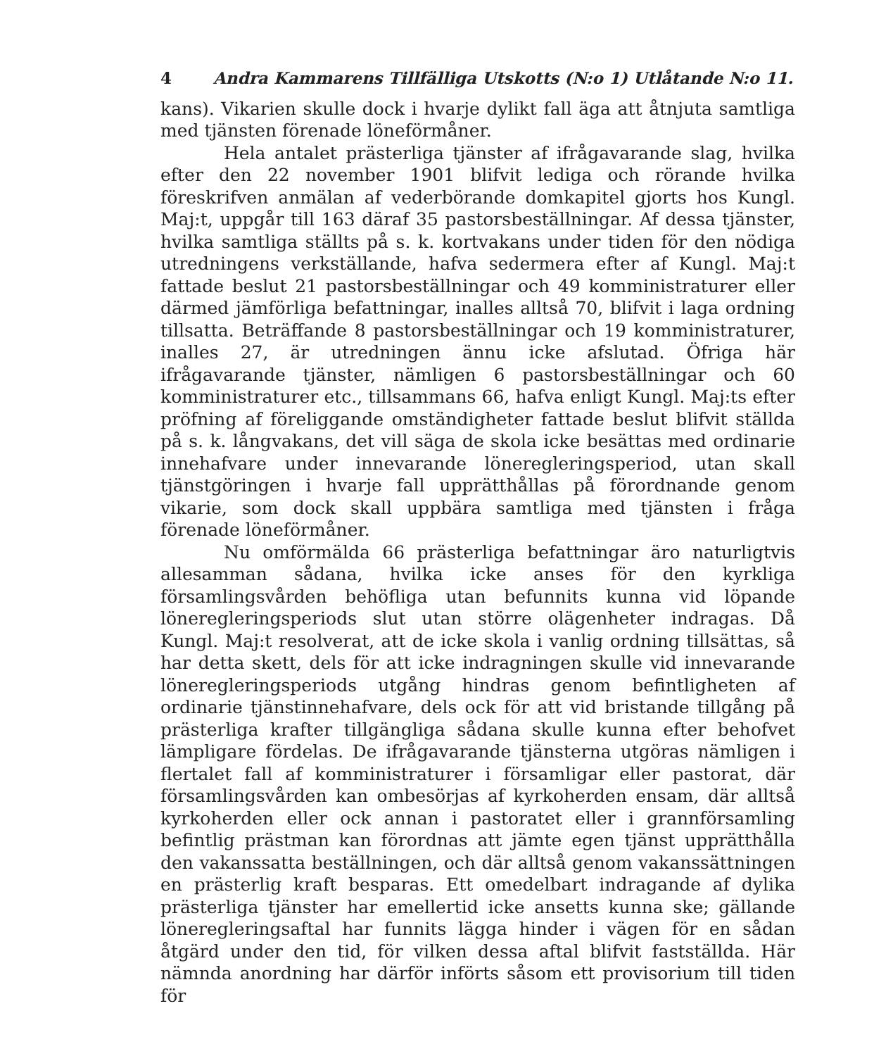4 Andra Kammarens Tillfälliga Utskotts (N:o 1) Utlåtande N:o 11.
kans). Vikarien skulle dock i hvarje dylikt fall äga att åtnjuta samtliga med tjänsten förenade löneförmåner.
Hela antalet prästerliga tjänster af ifrågavarande slag, hvilka efter den 22 november 1901 blifvit lediga och rörande hvilka föreskrifven anmälan af vederbörande domkapitel gjorts hos Kungl. Maj:t, uppgår till 163 däraf 35 pastorsbeställningar. Af dessa tjänster, hvilka samtliga ställts på s. k. kortvakans under tiden för den nödiga utredningens verkställande, hafva sedermera efter af Kungl. Maj:t fattade beslut 21 pastorsbeställningar och 49 komministraturer eller därmed jämförliga befattningar, inalles alltså 70, blifvit i laga ordning tillsatta. Beträffande 8 pastorsbeställningar och 19 komministraturer, inalles 27, är utredningen ännu icke afslutad. Öfriga här ifrågavarande tjänster, nämligen 6 pastorsbeställningar och 60 komministraturer etc., tillsammans 66, hafva enligt Kungl. Maj:ts efter pröfning af föreliggande omständigheter fattade beslut blifvit ställda på s. k. långvakans, det vill säga de skola icke besättas med ordinarie innehafvare under innevarande löneregleringsperiod, utan skall tjänstgöringen i hvarje fall upprätthållas på förordnande genom vikarie, som dock skall uppbära samtliga med tjänsten i fråga förenade löneförmåner.
Nu omförmälda 66 prästerliga befattningar äro naturligtvis allesamman sådana, hvilka icke anses för den kyrkliga församlingsvården behöfliga utan befunnits kunna vid löpande löneregleringsperiods slut utan större olägenheter indragas. Då Kungl. Maj:t resolverat, att de icke skola i vanlig ordning tillsättas, så har detta skett, dels för att icke indragningen skulle vid innevarande löneregleringsperiods utgång hindras genom befintligheten af ordinarie tjänstinnehafvare, dels ock för att vid bristande tillgång på prästerliga krafter tillgängliga sådana skulle kunna efter behofvet lämpligare fördelas. De ifrågavarande tjänsterna utgöras nämligen i flertalet fall af komministraturer i församligar eller pastorat, där församlingsvården kan ombesörjas af kyrkoherden ensam, där alltså kyrkoherden eller ock annan i pastoratet eller i grannförsamling befintlig prästman kan förordnas att jämte egen tjänst upprätthålla den vakanssatta beställningen, och där alltså genom vakanssättningen en prästerlig kraft besparas. Ett omedelbart indragande af dylika prästerliga tjänster har emellertid icke ansetts kunna ske; gällande löneregleringsaftal har funnits lägga hinder i vägen för en sådan åtgärd under den tid, för vilken dessa aftal blifvit fastställda. Här nämnda anordning har därför införts såsom ett provisorium till tiden för